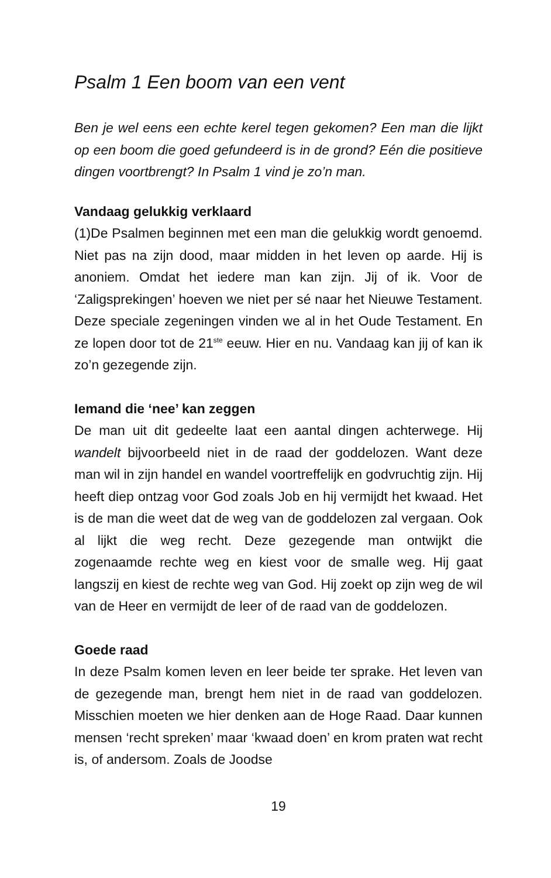Psalm 1 Een boom van een vent
Ben je wel eens een echte kerel tegen gekomen? Een man die lijkt op een boom die goed gefundeerd is in de grond? Eén die positieve dingen voortbrengt? In Psalm 1 vind je zo’n man.
Vandaag gelukkig verklaard
(1)De Psalmen beginnen met een man die gelukkig wordt genoemd. Niet pas na zijn dood, maar midden in het leven op aarde. Hij is anoniem. Omdat het iedere man kan zijn. Jij of ik. Voor de ‘Zaligsprekingen’ hoeven we niet per sé naar het Nieuwe Testament. Deze speciale zegeningen vinden we al in het Oude Testament. En ze lopen door tot de 21<sup>ste</sup> eeuw. Hier en nu. Vandaag kan jij of kan ik zo’n gezegende zijn.
Iemand die ‘nee’ kan zeggen
De man uit dit gedeelte laat een aantal dingen achterwege. Hij wandelt bijvoorbeeld niet in de raad der goddelozen. Want deze man wil in zijn handel en wandel voortreffelijk en godvruchtig zijn. Hij heeft diep ontzag voor God zoals Job en hij vermijdt het kwaad. Het is de man die weet dat de weg van de goddelozen zal vergaan. Ook al lijkt die weg recht. Deze gezegende man ontwijkt die zogenaamde rechte weg en kiest voor de smalle weg. Hij gaat langszij en kiest de rechte weg van God. Hij zoekt op zijn weg de wil van de Heer en vermijdt de leer of de raad van de goddelozen.
Goede raad
In deze Psalm komen leven en leer beide ter sprake. Het leven van de gezegende man, brengt hem niet in de raad van goddelozen. Misschien moeten we hier denken aan de Hoge Raad. Daar kunnen mensen ‘recht spreken’ maar ‘kwaad doen’ en krom praten wat recht is, of andersom. Zoals de Joodse
19